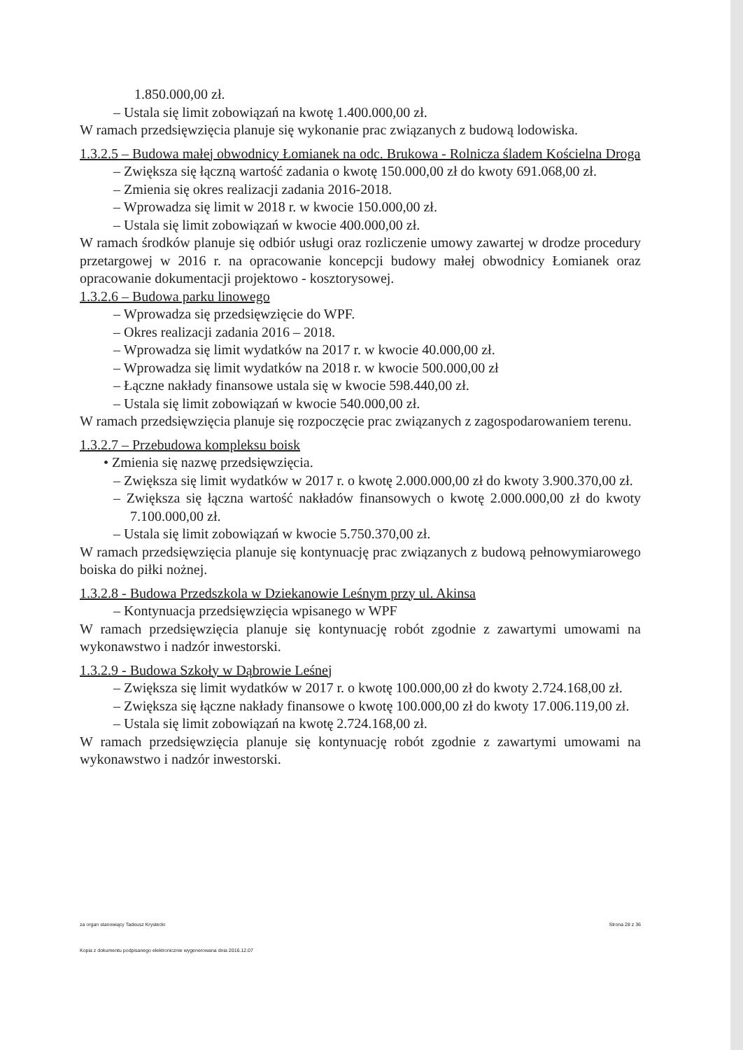1.850.000,00 zł.
– Ustala się limit zobowiązań na kwotę 1.400.000,00 zł.
W ramach przedsięwzięcia planuje się wykonanie prac związanych z budową lodowiska.
1.3.2.5 – Budowa małej obwodnicy Łomianek na odc. Brukowa - Rolnicza śladem Kościelna Droga
– Zwiększa się łączną wartość zadania o kwotę 150.000,00 zł do kwoty 691.068,00 zł.
– Zmienia się okres realizacji zadania 2016-2018.
– Wprowadza się limit w 2018 r. w kwocie 150.000,00 zł.
– Ustala się limit zobowiązań w kwocie 400.000,00 zł.
W ramach środków planuje się odbiór usługi oraz rozliczenie umowy zawartej w drodze procedury przetargowej w 2016 r. na opracowanie koncepcji budowy małej obwodnicy Łomianek oraz opracowanie dokumentacji projektowo - kosztorysowej.
1.3.2.6 – Budowa parku linowego
– Wprowadza się przedsięwzięcie do WPF.
– Okres realizacji zadania 2016 – 2018.
– Wprowadza się limit wydatków na 2017 r. w kwocie 40.000,00 zł.
– Wprowadza się limit wydatków na 2018 r. w kwocie 500.000,00 zł
– Łączne nakłady finansowe ustala się w kwocie 598.440,00 zł.
– Ustala się limit zobowiązań w kwocie 540.000,00 zł.
W ramach przedsięwzięcia planuje się rozpoczęcie prac związanych z zagospodarowaniem terenu.
1.3.2.7 – Przebudowa kompleksu boisk
• Zmienia się nazwę przedsięwzięcia.
– Zwiększa się limit wydatków w 2017 r. o kwotę 2.000.000,00 zł do kwoty 3.900.370,00 zł.
– Zwiększa się łączna wartość nakładów finansowych o kwotę 2.000.000,00 zł do kwoty 7.100.000,00 zł.
– Ustala się limit zobowiązań w kwocie 5.750.370,00 zł.
W ramach przedsięwzięcia planuje się kontynuację prac związanych z budową pełnowymiarowego boiska do piłki nożnej.
1.3.2.8 - Budowa Przedszkola w Dziekanowie Leśnym przy ul. Akinsa
– Kontynuacja przedsięwzięcia wpisanego w WPF
W ramach przedsięwzięcia planuje się kontynuację robót zgodnie z zawartymi umowami na wykonawstwo i nadzór inwestorski.
1.3.2.9 - Budowa Szkoły w Dąbrowie Leśnej
– Zwiększa się limit wydatków w 2017 r. o kwotę 100.000,00 zł do kwoty 2.724.168,00 zł.
– Zwiększa się łączne nakłady finansowe o kwotę 100.000,00 zł do kwoty 17.006.119,00 zł.
– Ustala się limit zobowiązań na kwotę 2.724.168,00 zł.
W ramach przedsięwzięcia planuje się kontynuację robót zgodnie z zawartymi umowami na wykonawstwo i nadzór inwestorski.
za organ stanowiący Tadeusz Krystecki Strona 28 z 36
Kopia z dokumentu podpisanego elektronicznie wygenerowana dnia 2016.12.07